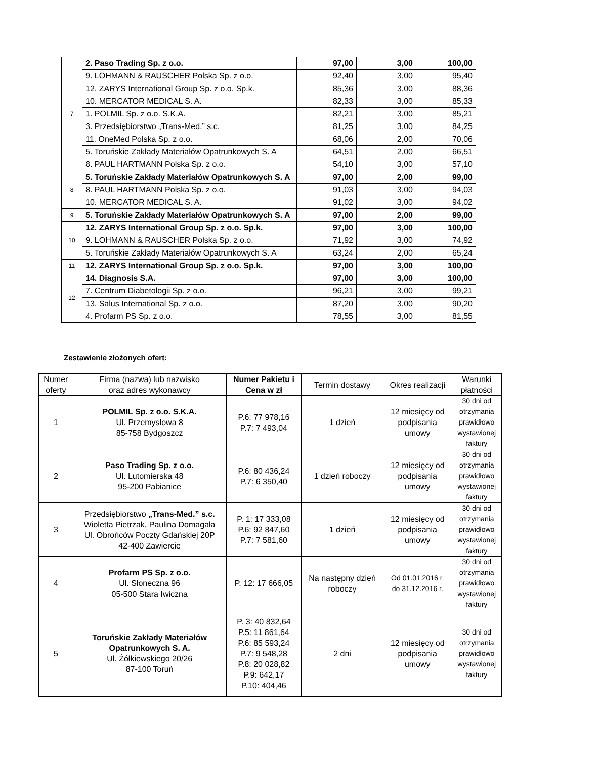| 7 | 2. Paso Trading Sp. z o.o. | 97,00 | 3,00 | 100,00 |
| | 9. LOHMANN & RAUSCHER Polska Sp. z o.o. | 92,40 | 3,00 | 95,40 |
| | 12. ZARYS International Group Sp. z o.o. Sp.k. | 85,36 | 3,00 | 88,36 |
| | 10. MERCATOR MEDICAL S. A. | 82,33 | 3,00 | 85,33 |
| | 1. POLMIL Sp. z o.o. S.K.A. | 82,21 | 3,00 | 85,21 |
| | 3. Przedsiębiorstwo „Trans-Med.” s.c. | 81,25 | 3,00 | 84,25 |
| | 11. OneMed Polska Sp. z o.o. | 68,06 | 2,00 | 70,06 |
| | 5. Toruńskie Zakłady Materiałów Opatrunkowych S. A | 64,51 | 2,00 | 66,51 |
| | 8. PAUL HARTMANN Polska Sp. z o.o. | 54,10 | 3,00 | 57,10 |
| 8 | 5. Toruńskie Zakłady Materiałów Opatrunkowych S. A | 97,00 | 2,00 | 99,00 |
| | 8. PAUL HARTMANN Polska Sp. z o.o. | 91,03 | 3,00 | 94,03 |
| | 10. MERCATOR MEDICAL S. A. | 91,02 | 3,00 | 94,02 |
| 9 | 5. Toruńskie Zakłady Materiałów Opatrunkowych S. A | 97,00 | 2,00 | 99,00 |
| 10 | 12. ZARYS International Group Sp. z o.o. Sp.k. | 97,00 | 3,00 | 100,00 |
| | 9. LOHMANN & RAUSCHER Polska Sp. z o.o. | 71,92 | 3,00 | 74,92 |
| | 5. Toruńskie Zakłady Materiałów Opatrunkowych S. A | 63,24 | 2,00 | 65,24 |
| 11 | 12. ZARYS International Group Sp. z o.o. Sp.k. | 97,00 | 3,00 | 100,00 |
| 12 | 14. Diagnosis S.A. | 97,00 | 3,00 | 100,00 |
| | 7. Centrum Diabetologii Sp. z o.o. | 96,21 | 3,00 | 99,21 |
| | 13. Salus International Sp. z o.o. | 87,20 | 3,00 | 90,20 |
| | 4. Profarm PS Sp. z o.o. | 78,55 | 3,00 | 81,55 |
Zestawienie złożonych ofert:
| Numer oferty | Firma (nazwa) lub nazwisko oraz adres wykonawcy | Numer Pakietu i Cena w zł | Termin dostawy | Okres realizacji | Warunki płatności |
| --- | --- | --- | --- | --- | --- |
| 1 | POLMIL Sp. z o.o. S.K.A. Ul. Przemysłowa 8 85-758 Bydgoszcz | P.6: 77 978,16 P.7: 7 493,04 | 1 dzień | 12 miesięcy od podpisania umowy | 30 dni od otrzymania prawidłowo wystawionej faktury |
| 2 | Paso Trading Sp. z o.o. Ul. Lutomierska 48 95-200 Pabianice | P.6: 80 436,24 P.7: 6 350,40 | 1 dzień roboczy | 12 miesięcy od podpisania umowy | 30 dni od otrzymania prawidłowo wystawionej faktury |
| 3 | Przedsiębiorstwo „Trans-Med.” s.c. Wioletta Pietrzak, Paulina Domagała Ul. Obrońców Poczty Gdańskiej 20P 42-400 Zawiercie | P. 1: 17 333,08 P.6: 92 847,60 P.7: 7 581,60 | 1 dzień | 12 miesięcy od podpisania umowy | 30 dni od otrzymania prawidłowo wystawionej faktury |
| 4 | Profarm PS Sp. z o.o. Ul. Słoneczna 96 05-500 Stara Iwiczna | P. 12: 17 666,05 | Na następny dzień roboczy | Od 01.01.2016 r. do 31.12.2016 r. | 30 dni od otrzymania prawidłowo wystawionej faktury |
| 5 | Toruńskie Zakłady Materiałów Opatrunkowych S. A. Ul. Żółkiewskiego 20/26 87-100 Toruń | P. 3: 40 832,64 P.5: 11 861,64 P.6: 85 593,24 P.7: 9 548,28 P.8: 20 028,82 P.9: 642,17 P.10: 404,46 | 2 dni | 12 miesięcy od podpisania umowy | 30 dni od otrzymania prawidłowo wystawionej faktury |